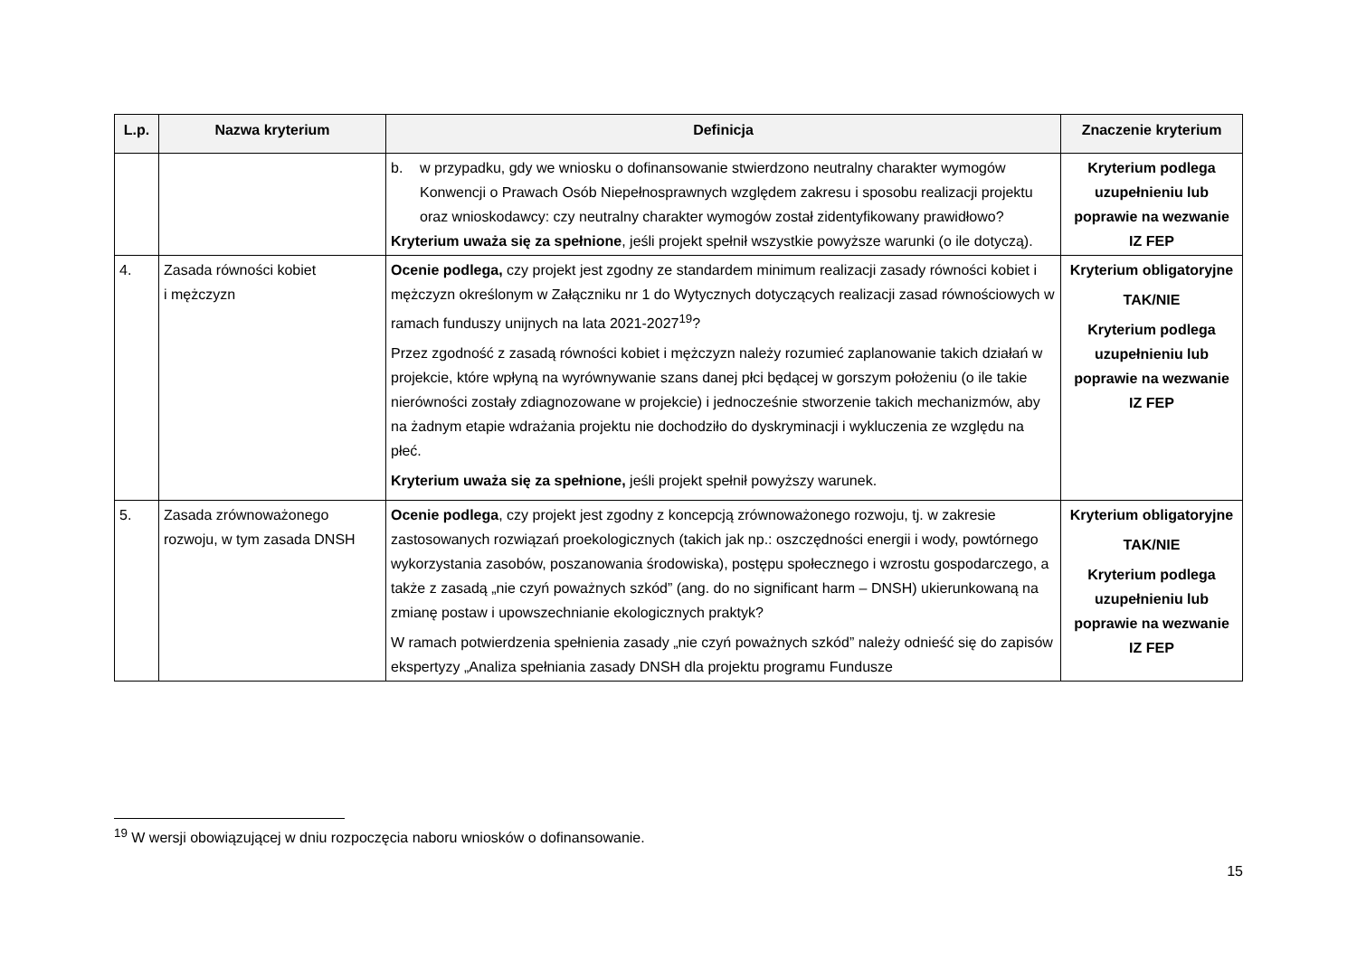| L.p. | Nazwa kryterium | Definicja | Znaczenie kryterium |
| --- | --- | --- | --- |
| | | b. w przypadku, gdy we wniosku o dofinansowanie stwierdzono neutralny charakter wymogów Konwencji o Prawach Osób Niepełnosprawnych względem zakresu i sposobu realizacji projektu oraz wnioskodawcy: czy neutralny charakter wymogów został zidentyfikowany prawidłowo? Kryterium uważa się za spełnione , jeśli projekt spełnił wszystkie powyższe warunki (o ile dotyczą). | Kryterium podlega uzupełnieniu lub poprawie na wezwanie IZ FEP |
| 4. | Zasada równości kobiet i mężczyzn | Ocenie podlega, czy projekt jest zgodny ze standardem minimum realizacji zasady równości kobiet i mężczyzn określonym w Załączniku nr 1 do Wytycznych dotyczących realizacji zasad równościowych w ramach funduszy unijnych na lata 2021-2027<sup>19</sup>? Przez zgodność z zasadą równości kobiet i mężczyzn należy rozumieć zaplanowanie takich działań w projekcie, które wpłyną na wyrównywanie szans danej płci będącej w gorszym położeniu (o ile takie nierówności zostały zdiagnozowane w projekcie) i jednocześnie stworzenie takich mechanizmów, aby na żadnym etapie wdrażania projektu nie dochodziło do dyskryminacji i wykluczenia ze względu na płeć. Kryterium uważa się za spełnione, jeśli projekt spełnił powyższy warunek. | Kryterium obligatoryjne TAK/NIE Kryterium podlega uzupełnieniu lub poprawie na wezwanie IZ FEP |
| 5. | Zasada zrównoważonego rozwoju, w tym zasada DNSH | Ocenie podlega , czy projekt jest zgodny z koncepcją zrównoważonego rozwoju, tj. w zakresie zastosowanych rozwiązań proekologicznych (takich jak np.: oszczędności energii i wody, powtórnego wykorzystania zasobów, poszanowania środowiska), postępu społecznego i wzrostu gospodarczego, a także z zasadą „nie czyń poważnych szkód” (ang. do no significant harm – DNSH) ukierunkowaną na zmianę postaw i upowszechnianie ekologicznych praktyk? W ramach potwierdzenia spełnienia zasady „nie czyń poważnych szkód” należy odnieść się do zapisów ekspertyzy „Analiza spełniania zasady DNSH dla projektu programu Fundusze | Kryterium obligatoryjne TAK/NIE Kryterium podlega uzupełnieniu lub poprawie na wezwanie IZ FEP |
<sup>19</sup> W wersji obowiązującej w dniu rozpoczęcia naboru wniosków o dofinansowanie.
15